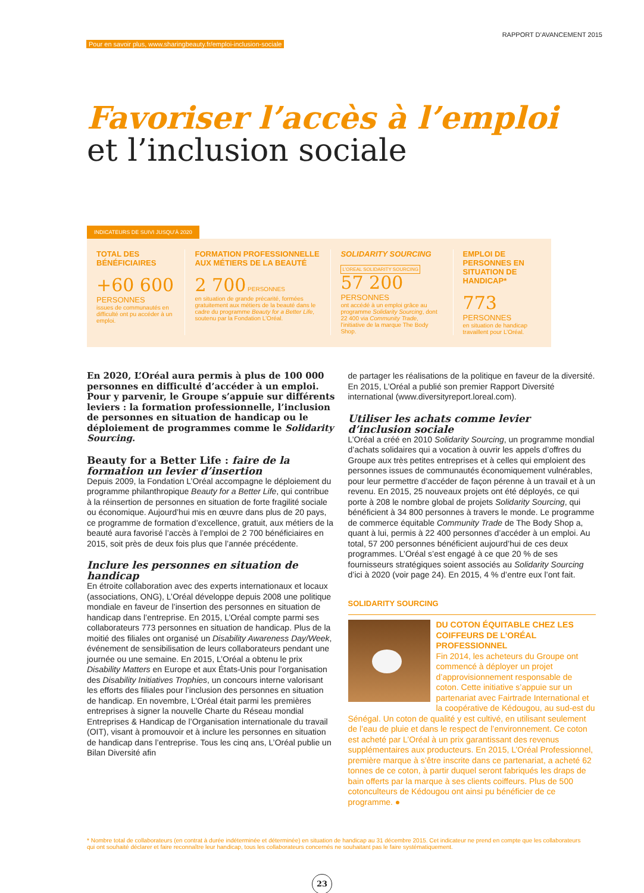Pour en savoir plus, www.sharingbeauty.fr/emploi-inclusion-sociale RAPPORT D’AVANCEMENT 2015
Favoriser l’accès à l’emploi
et l’inclusion sociale
INDICATEURS DE SUIVI JUSQU’À 2020
TOTAL DES BÉNÉFICIAIRES
+60 600
PERSONNES
issues de communautés en difficulté ont pu accéder à un emploi.
FORMATION PROFESSIONNELLE AUX MÉTIERS DE LA BEAUTÉ
2 700 PERSONNES
en situation de grande précarité, formées gratuitement aux métiers de la beauté dans le cadre du programme Beauty for a Better Life, soutenu par la Fondation L’Oréal.
SOLIDARITY SOURCING
L’OREAL SOLIDARITY SOURCING
57 200
PERSONNES
ont accédé à un emploi grâce au programme Solidarity Sourcing, dont 22 400 via Community Trade, l’initiative de la marque The Body Shop.
EMPLOI DE PERSONNES EN SITUATION DE HANDICAP*
773
PERSONNES
en situation de handicap travaillent pour L’Oréal.
En 2020, L’Oréal aura permis à plus de 100 000 personnes en difficulté d’accéder à un emploi. Pour y parvenir, le Groupe s’appuie sur différents leviers : la formation professionnelle, l’inclusion de personnes en situation de handicap ou le déploiement de programmes comme le Solidarity Sourcing.
Beauty for a Better Life : faire de la formation un levier d’insertion
Depuis 2009, la Fondation L’Oréal accompagne le déploiement du programme philanthropique Beauty for a Better Life, qui contribue à la réinsertion de personnes en situation de forte fragilité sociale ou économique. Aujourd’hui mis en œuvre dans plus de 20 pays, ce programme de formation d’excellence, gratuit, aux métiers de la beauté aura favorisé l’accès à l’emploi de 2 700 bénéficiaires en 2015, soit près de deux fois plus que l’année précédente.
Inclure les personnes en situation de handicap
En étroite collaboration avec des experts internationaux et locaux (associations, ONG), L’Oréal développe depuis 2008 une politique mondiale en faveur de l’insertion des personnes en situation de handicap dans l’entreprise. En 2015, L’Oréal compte parmi ses collaborateurs 773 personnes en situation de handicap. Plus de la moitié des filiales ont organisé un Disability Awareness Day/Week, événement de sensibilisation de leurs collaborateurs pendant une journée ou une semaine. En 2015, L’Oréal a obtenu le prix Disability Matters en Europe et aux États-Unis pour l’organisation des Disability Initiatives Trophies, un concours interne valorisant les efforts des filiales pour l’inclusion des personnes en situation de handicap. En novembre, L’Oréal était parmi les premières entreprises à signer la nouvelle Charte du Réseau mondial Entreprises & Handicap de l’Organisation internationale du travail (OIT), visant à promouvoir et à inclure les personnes en situation de handicap dans l’entreprise. Tous les cinq ans, L’Oréal publie un Bilan Diversité afin
de partager les réalisations de la politique en faveur de la diversité. En 2015, L’Oréal a publié son premier Rapport Diversité international (www.diversityreport.loreal.com).
Utiliser les achats comme levier d’inclusion sociale
L’Oréal a créé en 2010 Solidarity Sourcing, un programme mondial d’achats solidaires qui a vocation à ouvrir les appels d’offres du Groupe aux très petites entreprises et à celles qui emploient des personnes issues de communautés économiquement vulnérables, pour leur permettre d’accéder de façon pérenne à un travail et à un revenu. En 2015, 25 nouveaux projets ont été déployés, ce qui porte à 208 le nombre global de projets Solidarity Sourcing, qui bénéficient à 34 800 personnes à travers le monde. Le programme de commerce équitable Community Trade de The Body Shop a, quant à lui, permis à 22 400 personnes d’accéder à un emploi. Au total, 57 200 personnes bénéficient aujourd’hui de ces deux programmes. L’Oréal s’est engagé à ce que 20 % de ses fournisseurs stratégiques soient associés au Solidarity Sourcing d’ici à 2020 (voir page 24). En 2015, 4 % d’entre eux l’ont fait.
SOLIDARITY SOURCING
DU COTON ÉQUITABLE CHEZ LES COIFFEURS DE L’ORÉAL PROFESSIONNEL
Fin 2014, les acheteurs du Groupe ont commencé à déployer un projet d’approvisionnement responsable de coton. Cette initiative s’appuie sur un partenariat avec Fairtrade International et la coopérative de Kédougou, au sud-est du Sénégal. Un coton de qualité y est cultivé, en utilisant seulement de l’eau de pluie et dans le respect de l’environnement. Ce coton est acheté par L’Oréal à un prix garantissant des revenus supplémentaires aux producteurs. En 2015, L’Oréal Professionnel, première marque à s’être inscrite dans ce partenariat, a acheté 62 tonnes de ce coton, à partir duquel seront fabriqués les draps de bain offerts par la marque à ses clients coiffeurs. Plus de 500 cotonculteurs de Kédougou ont ainsi pu bénéficier de ce programme. ●
* Nombre total de collaborateurs (en contrat à durée indéterminée et déterminée) en situation de handicap au 31 décembre 2015. Cet indicateur ne prend en compte que les collaborateurs qui ont souhaité déclarer et faire reconnaître leur handicap, tous les collaborateurs concernés ne souhaitant pas le faire systématiquement.
23